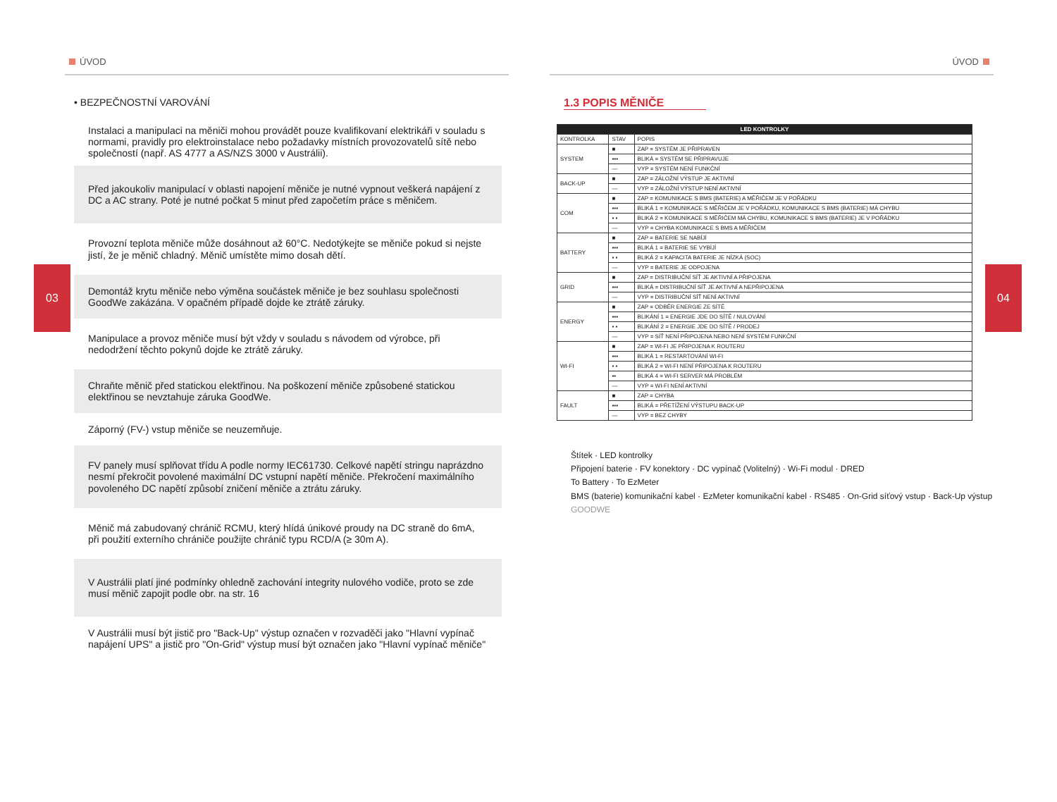ÚVOD
03
• BEZPEČNOSTNÍ VAROVÁNÍ
Instalaci a manipulaci na měniči mohou provádět pouze kvalifikovaní elektrikáři v souladu s normami, pravidly pro elektroinstalace nebo požadavky místních provozovatelů sítě nebo společností (např. AS 4777 a AS/NZS 3000 v Austrálii).
Před jakoukoliv manipulací v oblasti napojení měniče je nutné vypnout veškerá napájení z DC a AC strany. Poté je nutné počkat 5 minut před započetím práce s měničem.
Provozní teplota měniče může dosáhnout až 60°C. Nedotýkejte se měniče pokud si nejste jistí, že je měnič chladný. Měnič umístěte mimo dosah dětí.
Demontáž krytu měniče nebo výměna součástek měniče je bez souhlasu společnosti GoodWe zakázána. V opačném případě dojde ke ztrátě záruky.
Manipulace a provoz měniče musí být vždy v souladu s návodem od výrobce, při nedodržení těchto pokynů dojde ke ztrátě záruky.
Chraňte měnič před statickou elektřinou. Na poškození měniče způsobené statickou elektřinou se nevztahuje záruka GoodWe.
Záporný (FV-) vstup měniče se neuzemňuje.
FV panely musí splňovat třídu A podle normy IEC61730. Celkové napětí stringu naprázdno nesmí překročit povolené maximální DC vstupní napětí měniče. Překročení maximálního povoleného DC napětí způsobí zničení měniče a ztrátu záruky.
Měnič má zabudovaný chránič RCMU, který hlídá únikové proudy na DC straně do 6mA, při použití externího chrániče použijte chránič typu RCD/A (≥ 30m A).
V Austrálii platí jiné podmínky ohledně zachování integrity nulového vodiče, proto se zde musí měnič zapojit podle obr. na str. 16
V Austrálii musí být jistič pro "Back-Up" výstup označen v rozvaděči jako "Hlavní vypínač napájení UPS" a jistič pro "On-Grid" výstup musí být označen jako "Hlavní vypínač měniče"
ÚVOD
04
1.3 POPIS MĚNIČE
| LED KONTROLKY | | |
| --- | --- | --- |
| KONTROLKA | STAV | POPIS |
| SYSTEM | ■ | ZAP = SYSTÉM JE PŘIPRAVEN |
| | ▪▪▪ | BLIKÁ = SYSTÉM SE PŘIPRAVUJE |
| | — | VYP = SYSTÉM NENÍ FUNKČNÍ |
| BACK-UP | ■ | ZAP = ZÁLOŽNÍ VÝSTUP JE AKTIVNÍ |
| | — | VYP = ZÁLOŽNÍ VÝSTUP NENÍ AKTIVNÍ |
| COM | ■ | ZAP = KOMUNIKACE S BMS (BATERIE) A MĚŘIČEM JE V POŘÁDKU |
| | ▪▪▪ | BLIKÁ 1 = KOMUNIKACE S MĚŘIČEM JE V POŘÁDKU, KOMUNIKACE S BMS (BATERIE) MÁ CHYBU |
| | ▪ ▪ | BLIKÁ 2 = KOMUNIKACE S MĚŘIČEM MÁ CHYBU, KOMUNIKACE S BMS (BATERIE) JE V POŘÁDKU |
| | — | VYP = CHYBA KOMUNIKACE S BMS A MĚŘIČEM |
| BATTERY | ■ | ZAP = BATERIE SE NABÍJÍ |
| | ▪▪▪ | BLIKÁ 1 = BATERIE SE VYBÍJÍ |
| | ▪ ▪ | BLIKÁ 2 = KAPACITA BATERIE JE NÍZKÁ (SOC) |
| | — | VYP = BATERIE JE ODPOJENA |
| GRID | ■ | ZAP = DISTRIBUČNÍ SÍŤ JE AKTIVNÍ A PŘIPOJENA |
| | ▪▪▪ | BLIKÁ = DISTRIBUČNÍ SÍŤ JE AKTIVNÍ A NEPŘIPOJENA |
| | — | VYP = DISTRIBUČNÍ SÍŤ NENÍ AKTIVNÍ |
| ENERGY | ■ | ZAP = ODBĚR ENERGIE ZE SÍTĚ |
| | ▪▪▪ | BLIKÁNÍ 1 = ENERGIE JDE DO SÍTĚ / NULOVÁNÍ |
| | ▪ ▪ | BLIKÁNÍ 2 = ENERGIE JDE DO SÍTĚ / PRODEJ |
| | — | VYP = SÍŤ NENÍ PŘIPOJENA NEBO NENÍ SYSTÉM FUNKČNÍ |
| WI-FI | ■ | ZAP = WI-FI JE PŘIPOJENA K ROUTERU |
| | ▪▪▪ | BLIKÁ 1 = RESTARTOVÁNÍ WI-FI |
| | ▪ ▪ | BLIKÁ 2 = WI-FI NENÍ PŘIPOJENA K ROUTERU |
| | ▪▪ | BLIKÁ 4 = WI-FI SERVER MÁ PROBLÉM |
| | — | VYP = WI-FI NENÍ AKTIVNÍ |
| FAULT | ■ | ZAP = CHYBA |
| | ▪▪▪ | BLIKÁ = PŘETÍŽENÍ VÝSTUPU BACK-UP |
| | — | VYP = BEZ CHYBY |
Štítek · LED kontrolky
Připojení baterie · FV konektory · DC vypínač (Volitelný) · Wi-Fi modul · DRED
To Battery · To EzMeter
BMS (baterie) komunikační kabel · EzMeter komunikační kabel · RS485 · On-Grid síťový vstup · Back-Up výstup
GOODWE